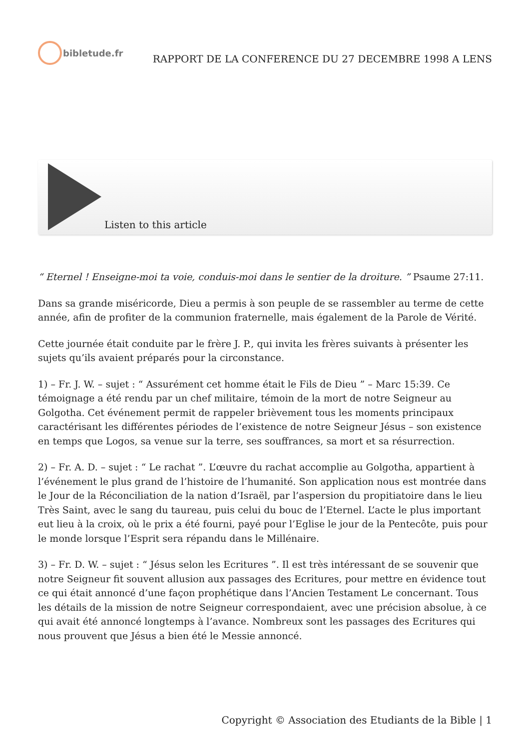bibletude.fr
RAPPORT DE LA CONFERENCE DU 27 DECEMBRE 1998 A LENS
Listen to this article
“ Eternel ! Enseigne-moi ta voie, conduis-moi dans le sentier de la droiture. ” Psaume 27:11.
Dans sa grande miséricorde, Dieu a permis à son peuple de se rassembler au terme de cette année, afin de profiter de la communion fraternelle, mais également de la Parole de Vérité.
Cette journée était conduite par le frère J. P., qui invita les frères suivants à présenter les sujets qu’ils avaient préparés pour la circonstance.
1) – Fr. J. W. – sujet : “ Assurément cet homme était le Fils de Dieu ” – Marc 15:39. Ce témoignage a été rendu par un chef militaire, témoin de la mort de notre Seigneur au Golgotha. Cet événement permit de rappeler brièvement tous les moments principaux caractérisant les différentes périodes de l’existence de notre Seigneur Jésus – son existence en temps que Logos, sa venue sur la terre, ses souffrances, sa mort et sa résurrection.
2) – Fr. A. D. – sujet : “ Le rachat ”. L’œuvre du rachat accomplie au Golgotha, appartient à l’événement le plus grand de l’histoire de l’humanité. Son application nous est montrée dans le Jour de la Réconciliation de la nation d’Israël, par l’aspersion du propitiatoire dans le lieu Très Saint, avec le sang du taureau, puis celui du bouc de l’Eternel. L’acte le plus important eut lieu à la croix, où le prix a été fourni, payé pour l’Eglise le jour de la Pentecôte, puis pour le monde lorsque l’Esprit sera répandu dans le Millénaire.
3) – Fr. D. W. – sujet : “ Jésus selon les Ecritures ”. Il est très intéressant de se souvenir que notre Seigneur fit souvent allusion aux passages des Ecritures, pour mettre en évidence tout ce qui était annoncé d’une façon prophétique dans l’Ancien Testament Le concernant. Tous les détails de la mission de notre Seigneur correspondaient, avec une précision absolue, à ce qui avait été annoncé longtemps à l’avance. Nombreux sont les passages des Ecritures qui nous prouvent que Jésus a bien été le Messie annoncé.
Copyright © Association des Etudiants de la Bible | 1